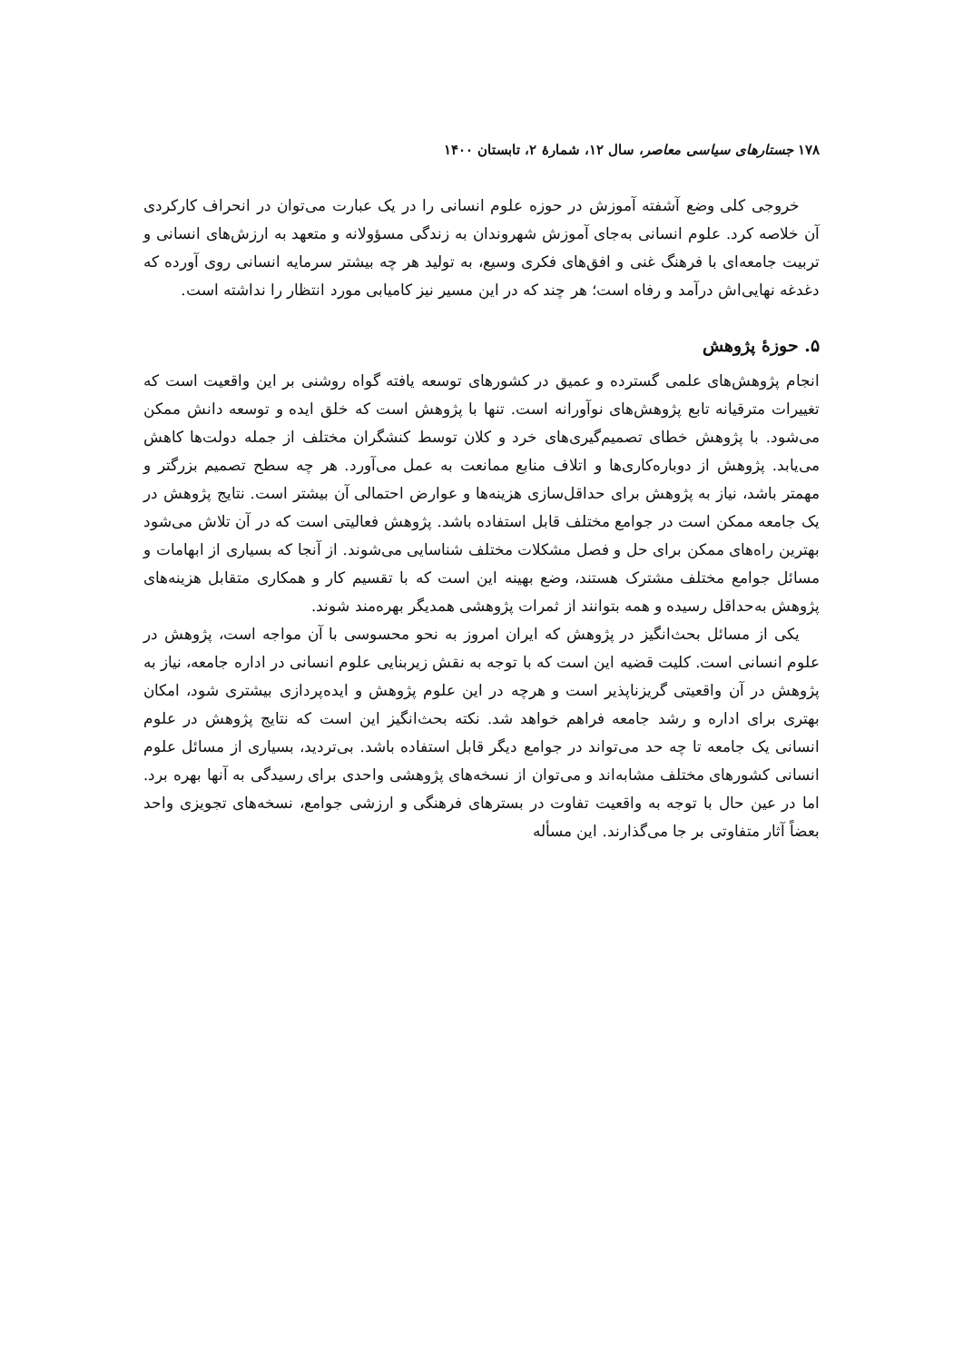۱۷۸ جستارهای سیاسی معاصر، سال ۱۲، شمارهٔ ۲، تابستان ۱۴۰۰
خروجی کلی وضع آشفته آموزش در حوزه علوم انسانی را در یک عبارت می‌توان در انحراف کارکردی آن خلاصه کرد. علوم انسانی به‌جای آموزش شهروندان به زندگی مسؤولانه و متعهد به ارزش‌های انسانی و تربیت جامعه‌ای با فرهنگ غنی و افق‌های فکری وسیع، به تولید هر چه بیشتر سرمایه انسانی روی آورده که دغدغه نهایی‌اش درآمد و رفاه است؛ هر چند که در این مسیر نیز کامیابی مورد انتظار را نداشته است.
۵. حوزهٔ پژوهش
انجام پژوهش‌های علمی گسترده و عمیق در کشورهای توسعه یافته گواه روشنی بر این واقعیت است که تغییرات مترقیانه تابع پژوهش‌های نوآورانه است. تنها با پژوهش است که خلق ایده و توسعه دانش ممکن می‌شود. با پژوهش خطای تصمیم‌گیری‌های خرد و کلان توسط کنشگران مختلف از جمله دولت‌ها کاهش می‌یابد. پژوهش از دوباره‌کاری‌ها و اتلاف منابع ممانعت به عمل می‌آورد. هر چه سطح تصمیم بزرگتر و مهمتر باشد، نیاز به پژوهش برای حداقل‌سازی هزینه‌ها و عوارض احتمالی آن بیشتر است. نتایج پژوهش در یک جامعه ممکن است در جوامع مختلف قابل استفاده باشد. پژوهش فعالیتی است که در آن تلاش می‌شود بهترین راه‌های ممکن برای حل و فصل مشکلات مختلف شناسایی می‌شوند. از آنجا که بسیاری از ابهامات و مسائل جوامع مختلف مشترک هستند، وضع بهینه این است که با تقسیم کار و همکاری متقابل هزینه‌های پژوهش به‌حداقل رسیده و همه بتوانند از ثمرات پژوهشی همدیگر بهره‌مند شوند.
یکی از مسائل بحث‌انگیز در پژوهش که ایران امروز به نحو محسوسی با آن مواجه است، پژوهش در علوم انسانی است. کلیت قضیه این است که با توجه به نقش زیربنایی علوم انسانی در اداره جامعه، نیاز به پژوهش در آن واقعیتی گریزناپذیر است و هرچه در این علوم پژوهش و ایده‌پردازی بیشتری شود، امکان بهتری برای اداره و رشد جامعه فراهم خواهد شد. نکته بحث‌انگیز این است که نتایج پژوهش در علوم انسانی یک جامعه تا چه حد می‌تواند در جوامع دیگر قابل استفاده باشد. بی‌تردید، بسیاری از مسائل علوم انسانی کشورهای مختلف مشابه‌اند و می‌توان از نسخه‌های پژوهشی واحدی برای رسیدگی به آنها بهره برد. اما در عین حال با توجه به واقعیت تفاوت در بسترهای فرهنگی و ارزشی جوامع، نسخه‌های تجویزی واحد بعضاً آثار متفاوتی بر جا می‌گذارند. این مسأله